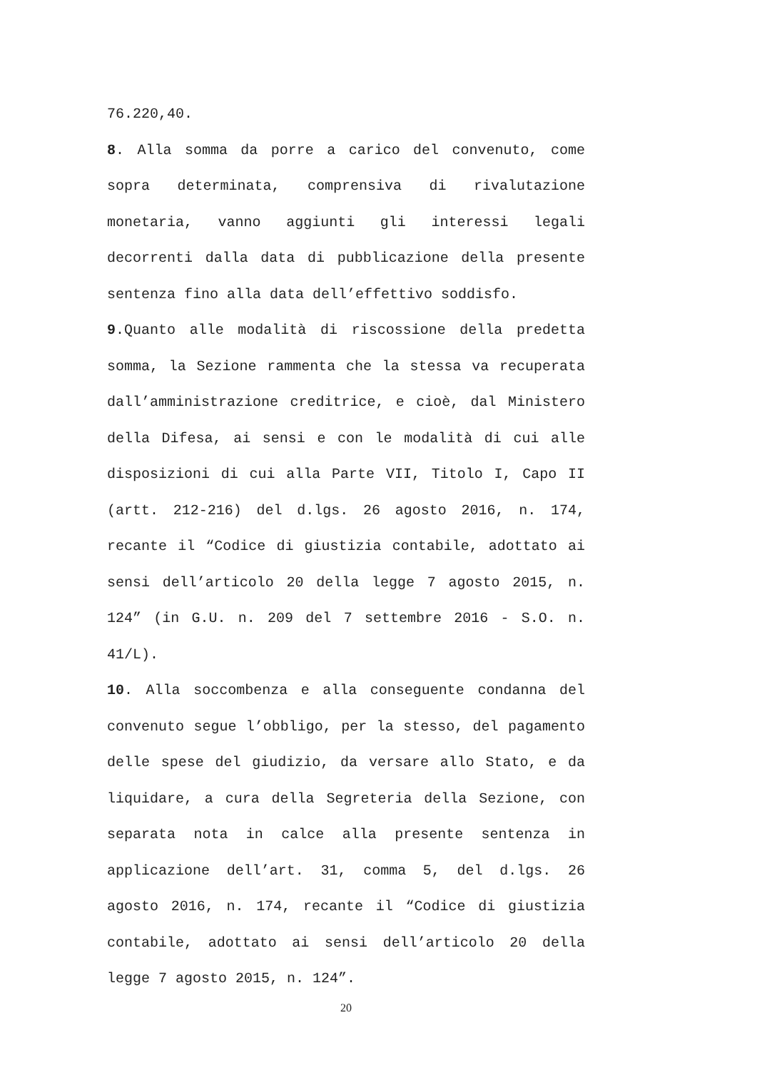76.220,40.
8. Alla somma da porre a carico del convenuto, come sopra determinata, comprensiva di rivalutazione monetaria, vanno aggiunti gli interessi legali decorrenti dalla data di pubblicazione della presente sentenza fino alla data dell’effettivo soddisfo.
9.Quanto alle modalità di riscossione della predetta somma, la Sezione rammenta che la stessa va recuperata dall’amministrazione creditrice, e cioè, dal Ministero della Difesa, ai sensi e con le modalità di cui alle disposizioni di cui alla Parte VII, Titolo I, Capo II (artt. 212-216) del d.lgs. 26 agosto 2016, n. 174, recante il “Codice di giustizia contabile, adottato ai sensi dell’articolo 20 della legge 7 agosto 2015, n. 124” (in G.U. n. 209 del 7 settembre 2016 - S.O. n. 41/L).
10. Alla soccombenza e alla conseguente condanna del convenuto segue l’obbligo, per la stesso, del pagamento delle spese del giudizio, da versare allo Stato, e da liquidare, a cura della Segreteria della Sezione, con separata nota in calce alla presente sentenza in applicazione dell’art. 31, comma 5, del d.lgs. 26 agosto 2016, n. 174, recante il “Codice di giustizia contabile, adottato ai sensi dell’articolo 20 della legge 7 agosto 2015, n. 124”.
20